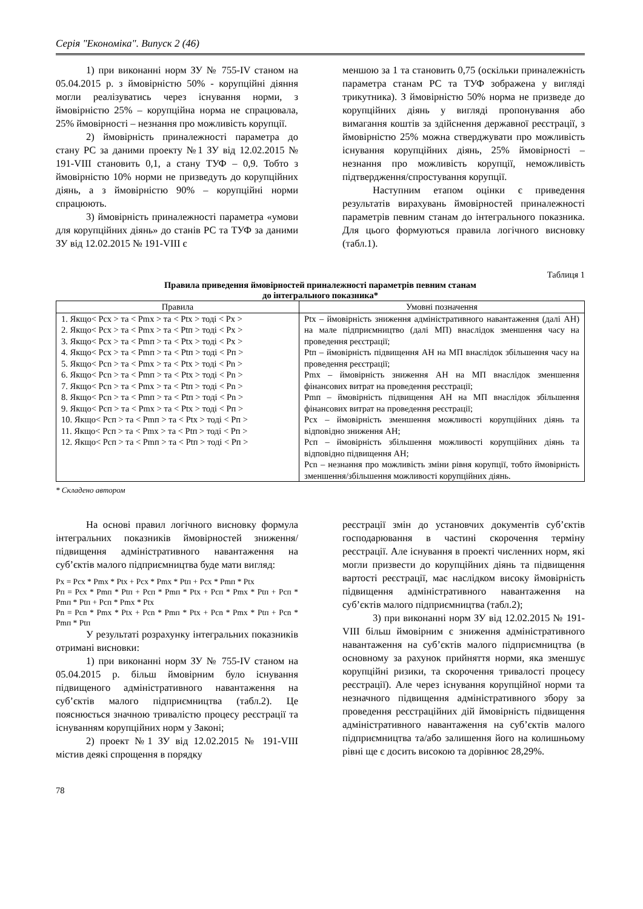Серія "Економіка". Випуск 2 (46)
1) при виконанні норм ЗУ № 755-IV станом на 05.04.2015 р. з ймовірністю 50% - корупційні діяння могли реалізуватись через існування норми, з ймовірністю 25% – корупційна норма не спрацювала, 25% ймовірності – незнання про можливість корупції.
2) ймовірність приналежності параметра до стану РС за даними проекту №1 ЗУ від 12.02.2015 № 191-VIII становить 0,1, а стану ТУФ – 0,9. Тобто з ймовірністю 10% норми не призведуть до корупційних діянь, а з ймовірністю 90% – корупційні норми спрацюють.
3) ймовірність приналежності параметра «умови для корупційних діянь» до станів РС та ТУФ за даними ЗУ від 12.02.2015 № 191-VIII є
меншою за 1 та становить 0,75 (оскільки приналежність параметра станам РС та ТУФ зображена у вигляді трикутника). З ймовірністю 50% норма не призведе до корупційних діянь у вигляді пропонування або вимагання коштів за здійснення державної реєстрації, з ймовірністю 25% можна стверджувати про можливість існування корупційних діянь, 25% ймовірності – незнання про можливість корупції, неможливість підтвердження/спростування корупції.
Наступним етапом оцінки є приведення результатів вирахувань ймовірностей приналежності параметрів певним станам до інтегрального показника. Для цього формуються правила логічного висновку (табл.1).
Таблиця 1
Правила приведення ймовірностей приналежності параметрів певним станам
до інтегрального показника*
| Правила | Умовні позначення |
| --- | --- |
| 1. Якщо< Pсх > та < Pmх > та < Ptх > тоді < Pх > 2. Якщо< Pсх > та < Pmх > та < Ptп > тоді < Pх > 3. Якщо< Pсх > та < Pmп > та < Ptх > тоді < Pх > 4. Якщо< Pсх > та < Pmп > та < Ptп > тоді < Pп > 5. Якщо< Pсn > та < Pmх > та < Ptх > тоді < Pn > 6. Якщо< Pсn > та < Pmп > та < Ptх > тоді < Pn > 7. Якщо< Pсn > та < Pmх > та < Ptп > тоді < Pn > 8. Якщо< Pсn > та < Pmп > та < Ptп > тоді < Pn > 9. Якщо< Pсп > та < Pmх > та < Ptх > тоді < Pп > 10. Якщо< Pсп > та < Pmп > та < Ptх > тоді < Pп > 11. Якщо< Pсп > та < Pmх > та < Ptп > тоді < Pп > 12. Якщо< Pсп > та < Pmп > та < Ptп > тоді < Pп > | Ptх – ймовірність зниження адміністративного навантаження (далі АН) на мале підприємництво (далі МП) внаслідок зменшення часу на проведення реєстрації; Ptп – ймовірність підвищення АН на МП внаслідок збільшення часу на проведення реєстрації; Pmх – ймовірність зниження АН на МП внаслідок зменшення фінансових витрат на проведення реєстрації; Pmп – ймовірність підвищення АН на МП внаслідок збільшення фінансових витрат на проведення реєстрації; Pсх – ймовірність зменшення можливості корупційних діянь та відповідно зниження АН; Pсп – ймовірність збільшення можливості корупційних діянь та відповідно підвищення АН; Pсn – незнання про можливість зміни рівня корупції, тобто ймовірність зменшення/збільшення можливості корупційних діянь. |
* Складено автором
На основі правил логічного висновку формула інтегральних показників ймовірностей зниження/підвищення адміністративного навантаження на суб’єктів малого підприємництва буде мати вигляд:
Pх = Pсх * Pmх * Ptх + Pсх * Pmх * Ptп + Pсх * Pmп * Ptх
Pп = Pсх * Pmп * Ptп + Pсп * Pmп * Ptх + Pсп * Pmх * Ptп + Pсп * Pmп * Ptп + Pсп * Pmх * Ptх
Pn = Pсn * Pmх * Ptх + Pсn * Pmп * Ptх + Pсn * Pmх * Ptп + Pсn * Pmп * Ptп
У результаті розрахунку інтегральних показників отримані висновки:
1) при виконанні норм ЗУ № 755-IV станом на 05.04.2015 р. більш ймовірним було існування підвищеного адміністративного навантаження на суб’єктів малого підприємництва (табл.2). Це пояснюється значною тривалістю процесу реєстрації та існуванням корупційних норм у Законі;
2) проект №1 ЗУ від 12.02.2015 № 191-VIII містив деякі спрощення в порядку
реєстрації змін до установчих документів суб’єктів господарювання в частині скорочення терміну реєстрації. Але існування в проекті численних норм, які могли призвести до корупційних діянь та підвищення вартості реєстрації, має наслідком високу ймовірність підвищення адміністративного навантаження на суб’єктів малого підприємництва (табл.2);
3) при виконанні норм ЗУ від 12.02.2015 № 191-VIII більш ймовірним є зниження адміністративного навантаження на суб’єктів малого підприємництва (в основному за рахунок прийняття норми, яка зменшує корупційні ризики, та скорочення тривалості процесу реєстрації). Але через існування корупційної норми та незначного підвищення адміністративного збору за проведення реєстраційних дій ймовірність підвищення адміністративного навантаження на суб’єктів малого підприємництва та/або залишення його на колишньому рівні ще є досить високою та дорівнює 28,29%.
78